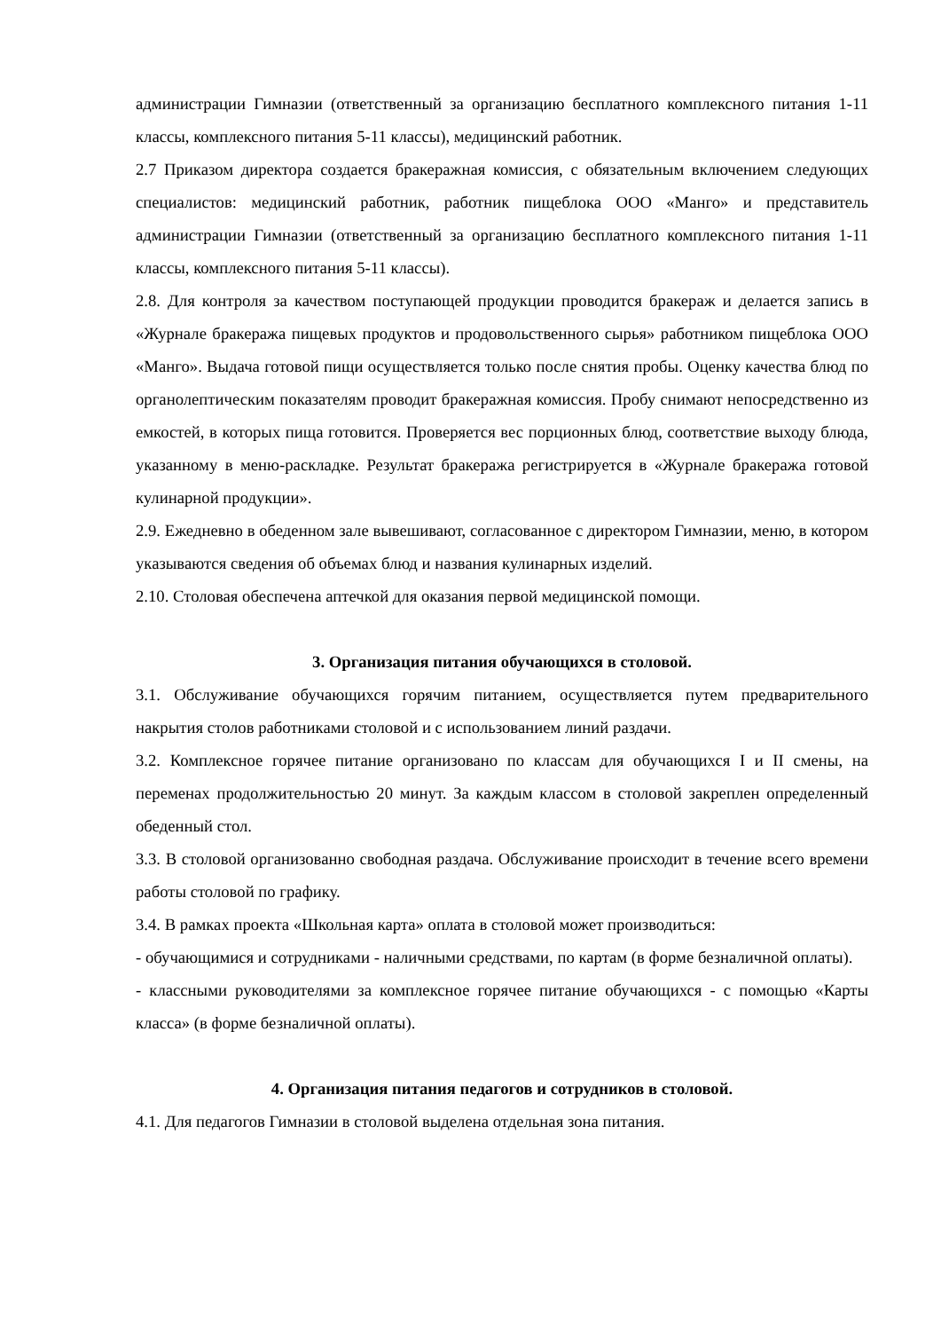администрации Гимназии (ответственный за организацию бесплатного комплексного питания 1-11 классы, комплексного питания 5-11 классы), медицинский работник.
2.7 Приказом директора создается бракеражная комиссия, с обязательным включением следующих специалистов: медицинский работник, работник пищеблока ООО «Манго» и представитель администрации Гимназии (ответственный за организацию бесплатного комплексного питания 1-11 классы, комплексного питания 5-11 классы).
2.8. Для контроля за качеством поступающей продукции проводится бракераж и делается запись в «Журнале бракеража пищевых продуктов и продовольственного сырья» работником пищеблока ООО «Манго». Выдача готовой пищи осуществляется только после снятия пробы. Оценку качества блюд по органолептическим показателям проводит бракеражная комиссия. Пробу снимают непосредственно из емкостей, в которых пища готовится. Проверяется вес порционных блюд, соответствие выходу блюда, указанному в меню-раскладке. Результат бракеража регистрируется в «Журнале бракеража готовой кулинарной продукции».
2.9. Ежедневно в обеденном зале вывешивают, согласованное с директором Гимназии, меню, в котором указываются сведения об объемах блюд и названия кулинарных изделий.
2.10. Столовая обеспечена аптечкой для оказания первой медицинской помощи.
3. Организация питания обучающихся в столовой.
3.1. Обслуживание обучающихся горячим питанием, осуществляется путем предварительного накрытия столов работниками столовой и с использованием линий раздачи.
3.2. Комплексное горячее питание организовано по классам для обучающихся I и II смены, на переменах продолжительностью 20 минут. За каждым классом в столовой закреплен определенный обеденный стол.
3.3. В столовой организованно свободная раздача. Обслуживание происходит в течение всего времени работы столовой по графику.
3.4. В рамках проекта «Школьная карта» оплата в столовой может производиться:
- обучающимися и сотрудниками - наличными средствами, по картам (в форме безналичной оплаты).
- классными руководителями за комплексное горячее питание обучающихся - с помощью «Карты класса» (в форме безналичной оплаты).
4. Организация питания педагогов и сотрудников в столовой.
4.1. Для педагогов Гимназии в столовой выделена отдельная зона питания.